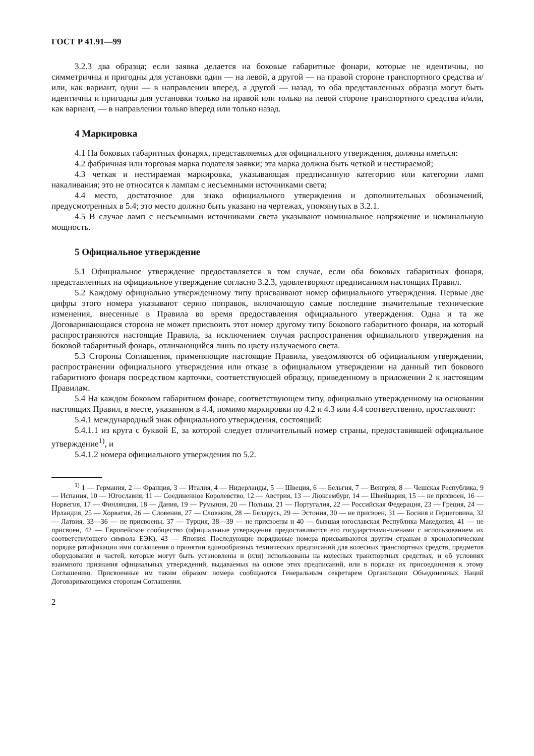ГОСТ Р 41.91—99
3.2.3 два образца; если заявка делается на боковые габаритные фонари, которые не идентичны, но симметричны и пригодны для установки один — на левой, а другой — на правой стороне транспортного средства и/или, как вариант, один — в направлении вперед, а другой — назад, то оба представленных образца могут быть идентичны и пригодны для установки только на правой или только на левой стороне транспортного средства и/или, как вариант, — в направлении только вперед или только назад.
4 Маркировка
4.1 На боковых габаритных фонарях, представляемых для официального утверждения, должны иметься:
4.2 фабричная или торговая марка подателя заявки; эта марка должна быть четкой и нестираемой;
4.3 четкая и нестираемая маркировка, указывающая предписанную категорию или категории ламп накаливания; это не относится к лампам с несъемными источниками света;
4.4 место, достаточное для знака официального утверждения и дополнительных обозначений, предусмотренных в 5.4; это место должно быть указано на чертежах, упомянутых в 3.2.1.
4.5 В случае ламп с несъемными источниками света указывают номинальное напряжение и номинальную мощность.
5 Официальное утверждение
5.1 Официальное утверждение предоставляется в том случае, если оба боковых габаритных фонаря, представленных на официальное утверждение согласно 3.2.3, удовлетворяют предписаниям настоящих Правил.
5.2 Каждому официально утвержденному типу присваивают номер официального утверждения. Первые две цифры этого номера указывают серию поправок, включающую самые последние значительные технические изменения, внесенные в Правила во время предоставления официального утверждения. Одна и та же Договаривающаяся сторона не может присвоить этот номер другому типу бокового габаритного фонаря, на который распространяются настоящие Правила, за исключением случая распространения официального утверждения на боковой габаритный фонарь, отличающийся лишь по цвету излучаемого света.
5.3 Стороны Соглашения, применяющие настоящие Правила, уведомляются об официальном утверждении, распространении официального утверждения или отказе в официальном утверждении на данный тип бокового габаритного фонаря посредством карточки, соответствующей образцу, приведенному в приложении 2 к настоящим Правилам.
5.4 На каждом боковом габаритном фонаре, соответствующем типу, официально утвержденному на основании настоящих Правил, в месте, указанном в 4.4, помимо маркировки по 4.2 и 4.3 или 4.4 соответственно, проставляют:
5.4.1 международный знак официального утверждения, состоящий:
5.4.1.1 из круга с буквой Е, за которой следует отличительный номер страны, предоставившей официальное утверждение<sup>1)</sup>, и
5.4.1.2 номера официального утверждения по 5.2.
<sup>1)</sup> 1 — Германия, 2 — Франция, 3 — Италия, 4 — Нидерланды, 5 — Швеция, 6 — Бельгия, 7 — Венгрия, 8 — Чешская Республика, 9 — Испания, 10 — Югославия, 11 — Соединенное Королевство, 12 — Австрия, 13 — Люксембург, 14 — Швейцария, 15 — не присвоен, 16 — Норвегия, 17 — Финляндия, 18 — Дания, 19 — Румыния, 20 — Польша, 21 — Португалия, 22 — Российская Федерация, 23 — Греция, 24 — Ирландия, 25 — Хорватия, 26 — Словения, 27 — Словакия, 28 — Беларусь, 29 — Эстония, 30 — не присвоен, 31 — Босния и Герцеговина, 32 — Латвия, 33—36 — не присвоены, 37 — Турция, 38—39 — не присвоены и 40 — бывшая югославская Республика Македония, 41 — не присвоен, 42 — Европейское сообщество (официальные утверждения предоставляются его государствами-членами с использованием их соответствующего символа ЕЭК), 43 — Япония. Последующие порядковые номера присваиваются другим странам в хронологическом порядке ратификации ими соглашения о принятии единообразных технических предписаний для колесных транспортных средств, предметов оборудования и частей, которые могут быть установлены и (или) использованы на колесных транспортных средствах, и об условиях взаимного признания официальных утверждений, выдаваемых на основе этих предписаний, или в порядке их присоединения к этому Соглашению. Присвоенные им таким образом номера сообщаются Генеральным секретарем Организации Объединенных Наций Договаривающимся сторонам Соглашения.
2